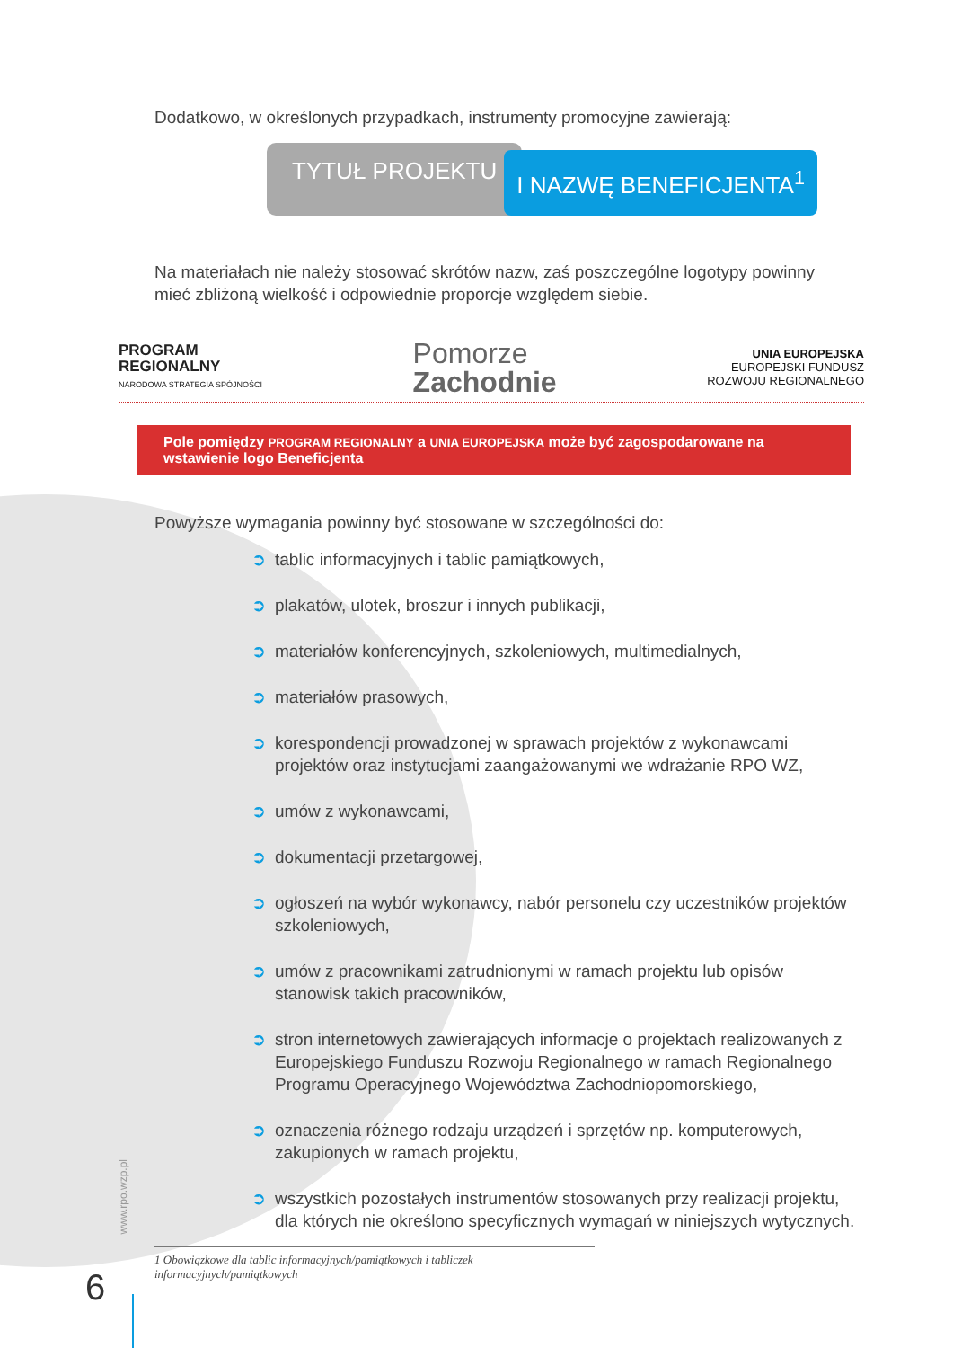Dodatkowo, w określonych przypadkach, instrumenty promocyjne zawierają:
TYTUŁ PROJEKTU
I NAZWĘ BENEFICJENTA<sup>1</sup>
Na materiałach nie należy stosować skrótów nazw, zaś poszczególne logotypy powinny mieć zbliżoną wielkość i odpowiednie proporcje względem siebie.
PROGRAM
REGIONALNY
NARODOWA STRATEGIA SPÓJNOŚCI
Pomorze
Zachodnie
UNIA EUROPEJSKA
EUROPEJSKI FUNDUSZ
ROZWOJU REGIONALNEGO
Pole pomiędzy PROGRAM REGIONALNY a UNIA EUROPEJSKA może być zagospodarowane na wstawienie logo Beneficjenta
Powyższe wymagania powinny być stosowane w szczególności do:
➲ tablic informacyjnych i tablic pamiątkowych,
➲ plakatów, ulotek, broszur i innych publikacji,
➲ materiałów konferencyjnych, szkoleniowych, multimedialnych,
➲ materiałów prasowych,
➲ korespondencji prowadzonej w sprawach projektów z wykonawcami projektów oraz instytucjami zaangażowanymi we wdrażanie RPO WZ,
➲ umów z wykonawcami,
➲ dokumentacji przetargowej,
➲ ogłoszeń na wybór wykonawcy, nabór personelu czy uczestników projektów szkoleniowych,
➲ umów z pracownikami zatrudnionymi w ramach projektu lub opisów stanowisk takich pracowników,
➲ stron internetowych zawierających informacje o projektach realizowanych z Europejskiego Funduszu Rozwoju Regionalnego w ramach Regionalnego Programu Operacyjnego Województwa Zachodniopomorskiego,
➲ oznaczenia różnego rodzaju urządzeń i sprzętów np. komputerowych, zakupionych w ramach projektu,
➲ wszystkich pozostałych instrumentów stosowanych przy realizacji projektu, dla których nie określono specyficznych wymagań w niniejszych wytycznych.
1 Obowiązkowe dla tablic informacyjnych/pamiątkowych i tabliczek informacyjnych/pamiątkowych
www.rpo.wzp.pl
6